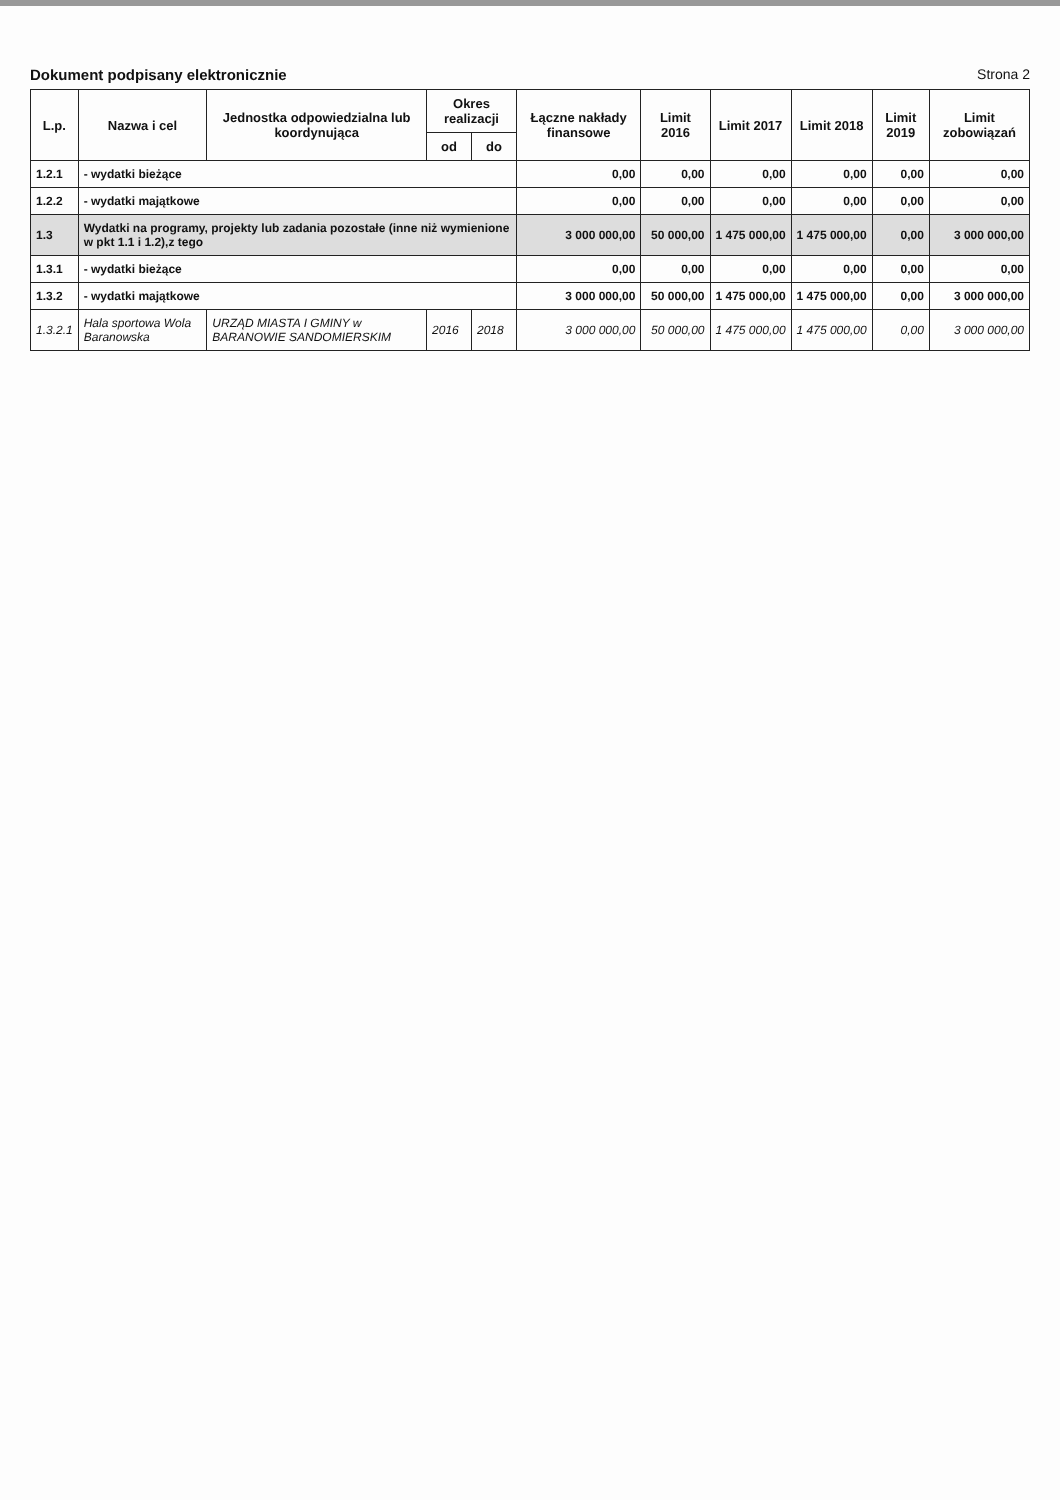Dokument podpisany elektronicznie Strona 2
| L.p. | Nazwa i cel | Jednostka odpowiedzialna lub koordynująca | Okres realizacji | | Łączne nakłady finansowe | Limit 2016 | Limit 2017 | Limit 2018 | Limit 2019 | Limit zobowiązań |
| --- | --- | --- | --- | --- | --- | --- | --- | --- | --- | --- |
| | | | od | do | | | | | | |
| 1.2.1 | - wydatki bieżące | | | | 0,00 | 0,00 | 0,00 | 0,00 | 0,00 | 0,00 |
| 1.2.2 | - wydatki majątkowe | | | | 0,00 | 0,00 | 0,00 | 0,00 | 0,00 | 0,00 |
| 1.3 | Wydatki na programy, projekty lub zadania pozostałe (inne niż wymienione w pkt 1.1 i 1.2),z tego | | | | 3 000 000,00 | 50 000,00 | 1 475 000,00 | 1 475 000,00 | 0,00 | 3 000 000,00 |
| 1.3.1 | - wydatki bieżące | | | | 0,00 | 0,00 | 0,00 | 0,00 | 0,00 | 0,00 |
| 1.3.2 | - wydatki majątkowe | | | | 3 000 000,00 | 50 000,00 | 1 475 000,00 | 1 475 000,00 | 0,00 | 3 000 000,00 |
| 1.3.2.1 | Hala sportowa Wola Baranowska | URZĄD MIASTA I GMINY w BARANOWIE SANDOMIERSKIM | 2016 | 2018 | 3 000 000,00 | 50 000,00 | 1 475 000,00 | 1 475 000,00 | 0,00 | 3 000 000,00 |